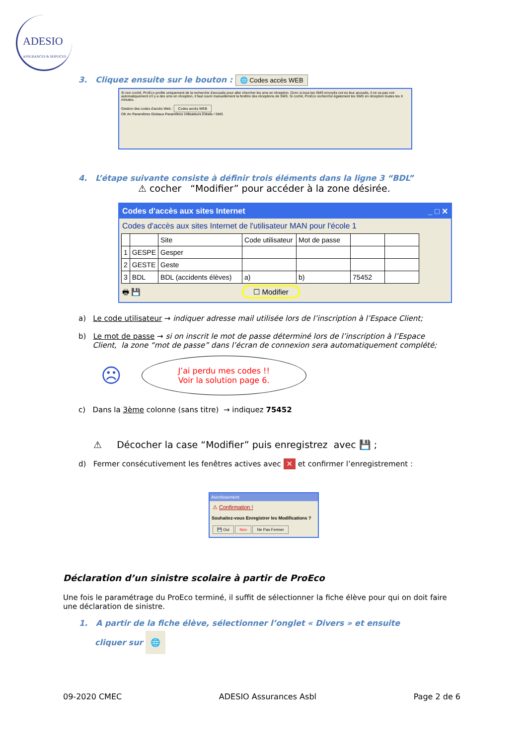ADESIO
ASSURANCES & SERVICES
3. Cliquez ensuite sur le bouton : 🌐 Codes accès WEB
Si non coché, ProEco profite uniquement de la recherche d'accusés pour aller chercher les sms en réception. Donc si tous les SMS envoyés ont eu leur accusés, il ne va pas voir automatiquement s'il y a des sms en réception, il faut ouvrir manuellement la fenêtre des réceptions de SMS. Si coché, ProEco recherche également les SMS en réception toutes les X minutes.
Gestion des codes d'accès Web : Codes accès WEB
OK An Paramètres Globaux Paramètres Utilisateurs EMails / SMS
4. L’étape suivante consiste à définir trois éléments dans la ligne 3 “BDL”
⚠ cocher “Modifier” pour accéder à la zone désirée.
Codes d'accès aux sites Internet _ □ ✕
Codes d'accès aux sites Internet de l'utilisateur MAN pour l'école 1
| | | Site | Code utilisateur | Mot de passe | | |
| --- | --- | --- | --- | --- | --- | --- |
| 1 | GESPE | Gesper | | | | |
| 2 | GESTE | Geste | | | | |
| 3 | BDL | BDL (accidents élèves) | a) | b) | 75452 | |
🖶 💾 ☐ Modifier
a) Le code utilisateur → indiquer adresse mail utilisée lors de l’inscription à l’Espace Client;
b) Le mot de passe → si on inscrit le mot de passe déterminé lors de l’inscription à l’Espace
Client, la zone “mot de passe” dans l’écran de connexion sera automatiquement complété;
☹
J’ai perdu mes codes !!
Voir la solution page 6.
c) Dans la 3ème colonne (sans titre) → indiquez 75452
⚠ Décocher la case “Modifier” puis enregistrez avec 💾 ;
d) Fermer consécutivement les fenêtres actives avec ✕ et confirmer l’enregistrement :
Avertissement
⚠ Confirmation !
Souhaitez-vous Enregistrer les Modifications ?
💾 Oui Non Ne Pas Fermer
Déclaration d’un sinistre scolaire à partir de ProEco
Une fois le paramétrage du ProEco terminé, il suffit de sélectionner la fiche élève pour qui on doit faire une déclaration de sinistre.
1. A partir de la fiche élève, sélectionner l’onglet « Divers » et ensuite
cliquer sur 🌐
09-2020 CMEC ADESIO Assurances Asbl Page 2 de 6